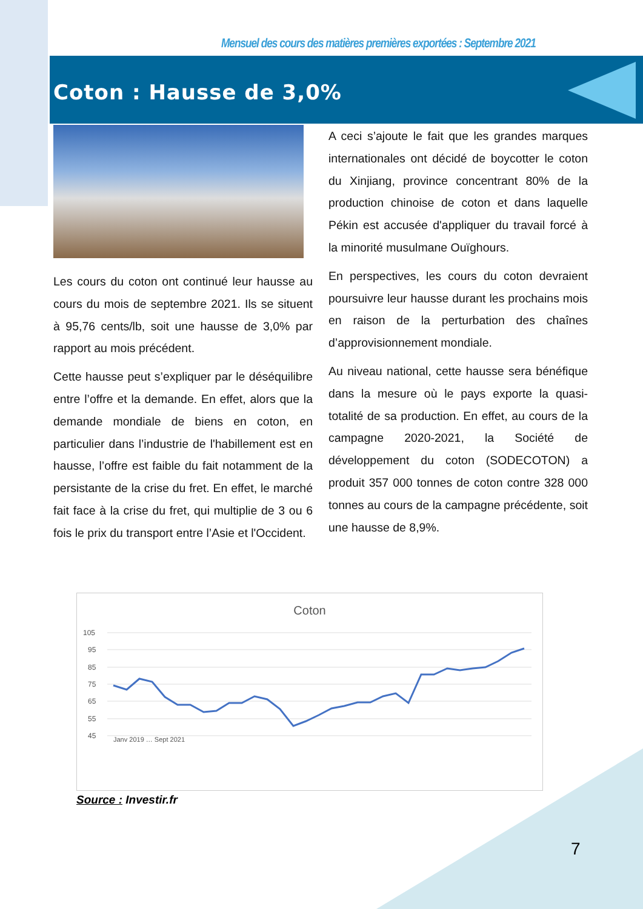Mensuel des cours des matières premières exportées : Septembre 2021
Coton : Hausse de 3,0%
Les cours du coton ont continué leur hausse au cours du mois de septembre 2021. Ils se situent à 95,76 cents/lb, soit une hausse de 3,0% par rapport au mois précédent.
Cette hausse peut s’expliquer par le déséquilibre entre l’offre et la demande. En effet, alors que la demande mondiale de biens en coton, en particulier dans l’industrie de l'habillement est en hausse, l’offre est faible du fait notamment de la persistante de la crise du fret. En effet, le marché fait face à la crise du fret, qui multiplie de 3 ou 6 fois le prix du transport entre l’Asie et l'Occident.
A ceci s’ajoute le fait que les grandes marques internationales ont décidé de boycotter le coton du Xinjiang, province concentrant 80% de la production chinoise de coton et dans laquelle Pékin est accusée d'appliquer du travail forcé à la minorité musulmane Ouïghours.
En perspectives, les cours du coton devraient poursuivre leur hausse durant les prochains mois en raison de la perturbation des chaînes d’approvisionnement mondiale.
Au niveau national, cette hausse sera bénéfique dans la mesure où le pays exporte la quasi-totalité de sa production. En effet, au cours de la campagne 2020-2021, la Société de développement du coton (SODECOTON) a produit 357 000 tonnes de coton contre 328 000 tonnes au cours de la campagne précédente, soit une hausse de 8,9%.
Coton
105
95
85
75
65
55
45
Janv 2019 … Sept 2021
Source : Investir.fr
7